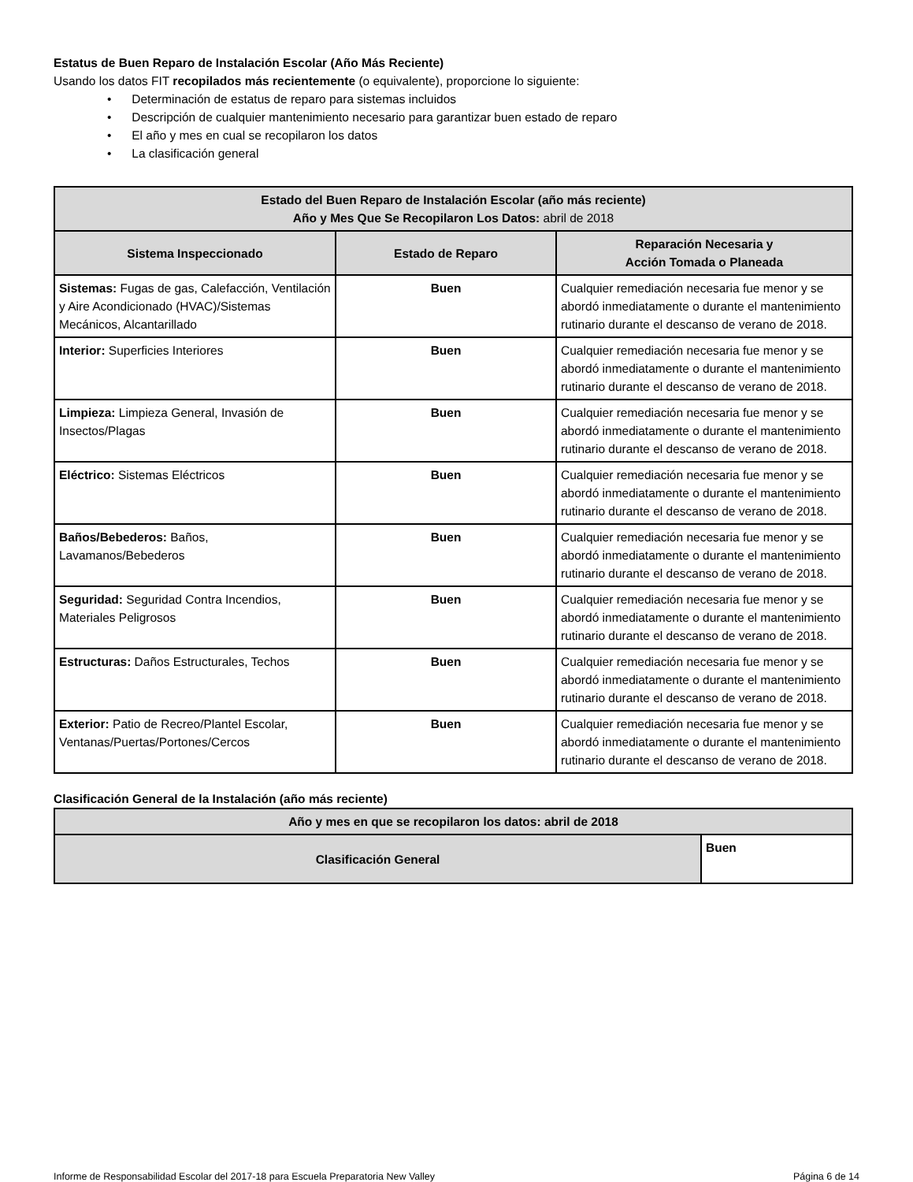Estatus de Buen Reparo de Instalación Escolar (Año Más Reciente)
Usando los datos FIT recopilados más recientemente (o equivalente), proporcione lo siguiente:
• Determinación de estatus de reparo para sistemas incluidos
• Descripción de cualquier mantenimiento necesario para garantizar buen estado de reparo
• El año y mes en cual se recopilaron los datos
• La clasificación general
| Estado del Buen Reparo de Instalación Escolar (año más reciente) Año y Mes Que Se Recopilaron Los Datos: abril de 2018 | | |
| --- | --- | --- |
| Sistema Inspeccionado | Estado de Reparo | Reparación Necesaria y Acción Tomada o Planeada |
| Sistemas: Fugas de gas, Calefacción, Ventilación y Aire Acondicionado (HVAC)/Sistemas Mecánicos, Alcantarillado | Buen | Cualquier remediación necesaria fue menor y se abordó inmediatamente o durante el mantenimiento rutinario durante el descanso de verano de 2018. |
| Interior: Superficies Interiores | Buen | Cualquier remediación necesaria fue menor y se abordó inmediatamente o durante el mantenimiento rutinario durante el descanso de verano de 2018. |
| Limpieza: Limpieza General, Invasión de Insectos/Plagas | Buen | Cualquier remediación necesaria fue menor y se abordó inmediatamente o durante el mantenimiento rutinario durante el descanso de verano de 2018. |
| Eléctrico: Sistemas Eléctricos | Buen | Cualquier remediación necesaria fue menor y se abordó inmediatamente o durante el mantenimiento rutinario durante el descanso de verano de 2018. |
| Baños/Bebederos: Baños, Lavamanos/Bebederos | Buen | Cualquier remediación necesaria fue menor y se abordó inmediatamente o durante el mantenimiento rutinario durante el descanso de verano de 2018. |
| Seguridad: Seguridad Contra Incendios, Materiales Peligrosos | Buen | Cualquier remediación necesaria fue menor y se abordó inmediatamente o durante el mantenimiento rutinario durante el descanso de verano de 2018. |
| Estructuras: Daños Estructurales, Techos | Buen | Cualquier remediación necesaria fue menor y se abordó inmediatamente o durante el mantenimiento rutinario durante el descanso de verano de 2018. |
| Exterior: Patio de Recreo/Plantel Escolar, Ventanas/Puertas/Portones/Cercos | Buen | Cualquier remediación necesaria fue menor y se abordó inmediatamente o durante el mantenimiento rutinario durante el descanso de verano de 2018. |
Clasificación General de la Instalación (año más reciente)
| Año y mes en que se recopilaron los datos: abril de 2018 | |
| --- | --- |
| Clasificación General | Buen |
Informe de Responsabilidad Escolar del 2017-18 para Escuela Preparatoria New Valley Página 6 de 14